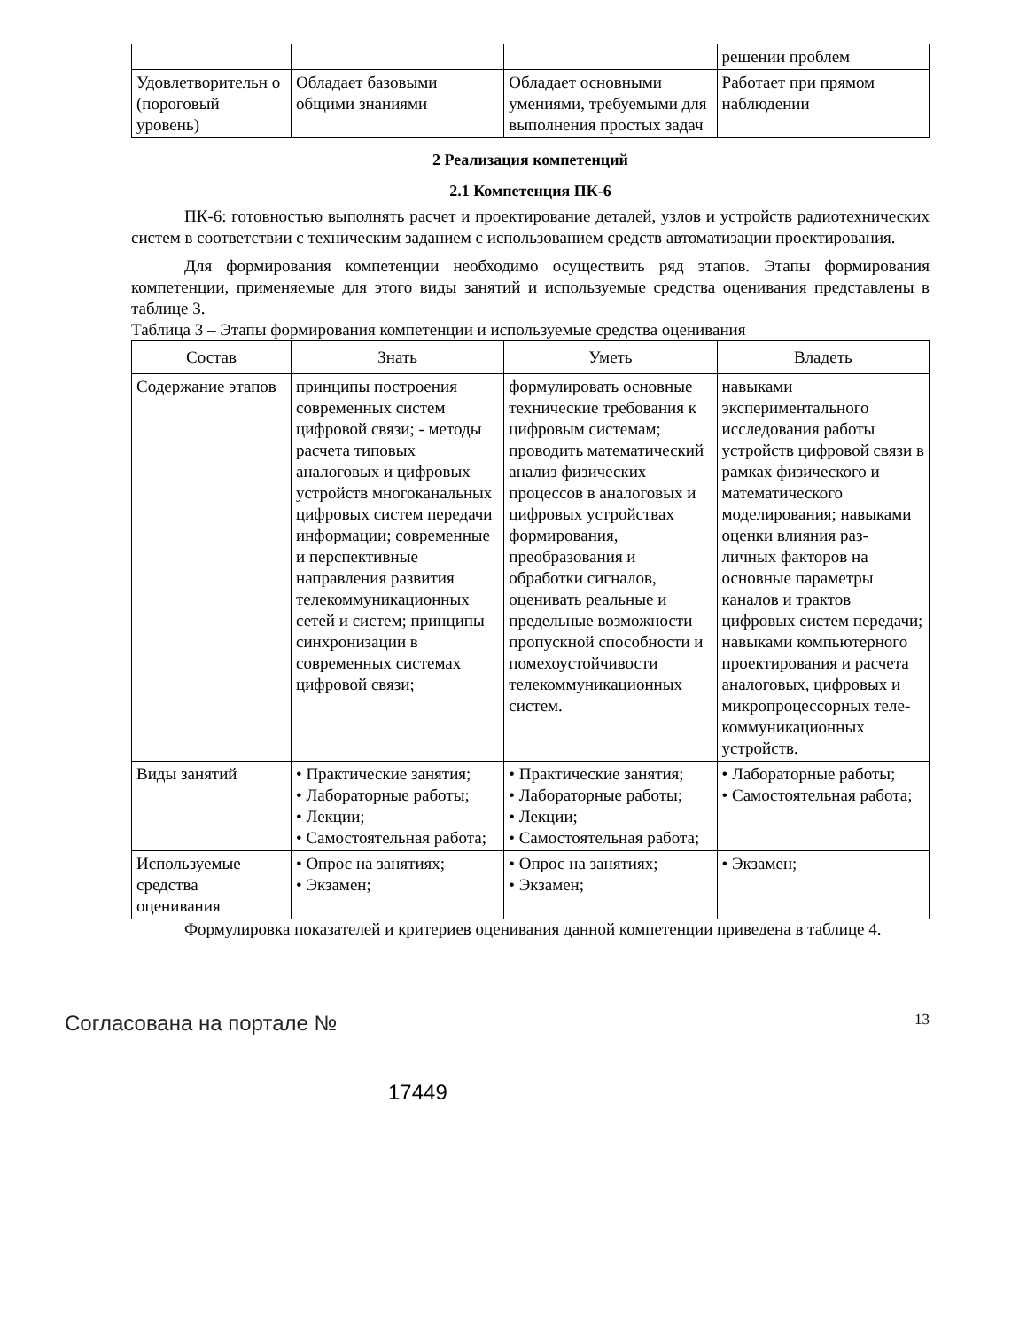| | | | решении проблем |
| Удовлетворительн о (пороговый уровень) | Обладает базовыми общими знаниями | Обладает основными умениями, требуемыми для выполнения простых задач | Работает при прямом наблюдении |
2 Реализация компетенций
2.1 Компетенция ПК-6
ПК-6: готовностью выполнять расчет и проектирование деталей, узлов и устройств радиотехнических систем в соответствии с техническим заданием с использованием средств автоматизации проектирования.
Для формирования компетенции необходимо осуществить ряд этапов. Этапы формирования компетенции, применяемые для этого виды занятий и используемые средства оценивания представлены в таблице 3.
Таблица 3 – Этапы формирования компетенции и используемые средства оценивания
| Состав | Знать | Уметь | Владеть |
| --- | --- | --- | --- |
| Содержание этапов | принципы построения современных систем цифровой связи; - методы расчета типовых аналоговых и цифровых устройств многоканальных цифровых систем передачи информации; современные и перспективные направления развития телекоммуникационных сетей и систем; принципы синхронизации в современных системах цифровой связи; | формулировать основные технические требования к цифровым системам; проводить математический анализ физических процессов в аналоговых и цифровых устройствах формирования, преобразования и обработки сигналов, оценивать реальные и предельные возможности пропускной способности и помехоустойчивости телекоммуникационных систем. | навыками экспериментального исследования работы устройств цифровой связи в рамках физического и математического моделирования; навыками оценки влияния раз- личных факторов на основные параметры каналов и трактов цифровых систем передачи; навыками компьютерного проектирования и расчета аналоговых, цифровых и микропроцессорных теле-коммуникационных устройств. |
| Виды занятий | • Практические занятия; • Лабораторные работы; • Лекции; • Самостоятельная работа; | • Практические занятия; • Лабораторные работы; • Лекции; • Самостоятельная работа; | • Лабораторные работы; • Самостоятельная работа; |
| Используемые средства оценивания | • Опрос на занятиях; • Экзамен; | • Опрос на занятиях; • Экзамен; | • Экзамен; |
Формулировка показателей и критериев оценивания данной компетенции приведена в таблице 4.
Согласована на портале № 13
17449